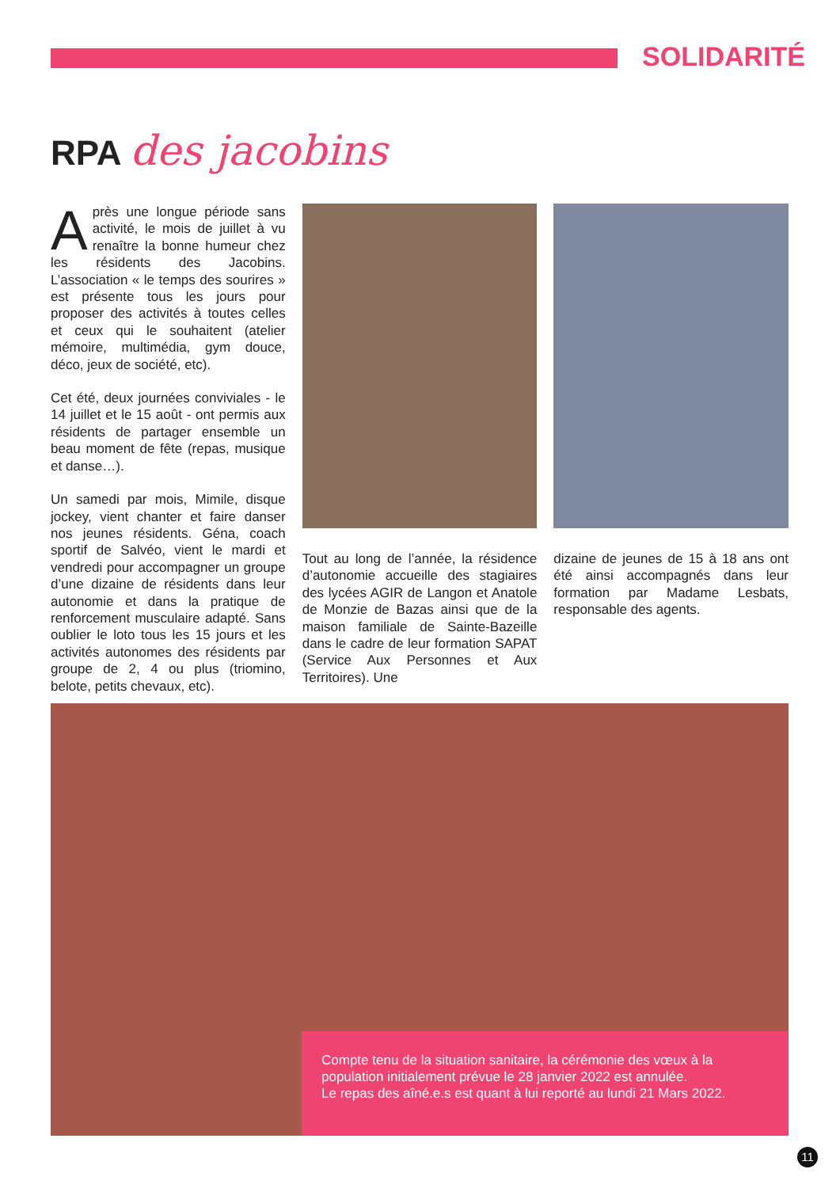SOLIDARITÉ
RPA des jacobins
Après une longue période sans activité, le mois de juillet à vu renaître la bonne humeur chez les résidents des Jacobins. L’association « le temps des sourires » est présente tous les jours pour proposer des activités à toutes celles et ceux qui le souhaitent (atelier mémoire, multimédia, gym douce, déco, jeux de société, etc).
Cet été, deux journées conviviales - le 14 juillet et le 15 août - ont permis aux résidents de partager ensemble un beau moment de fête (repas, musique et danse…).
Un samedi par mois, Mimile, disque jockey, vient chanter et faire danser nos jeunes résidents. Géna, coach sportif de Salvéo, vient le mardi et vendredi pour accompagner un groupe d’une dizaine de résidents dans leur autonomie et dans la pratique de renforcement musculaire adapté. Sans oublier le loto tous les 15 jours et les activités autonomes des résidents par groupe de 2, 4 ou plus (triomino, belote, petits chevaux, etc).
Tout au long de l’année, la résidence d’autonomie accueille des stagiaires des lycées AGIR de Langon et Anatole de Monzie de Bazas ainsi que de la maison familiale de Sainte-Bazeille dans le cadre de leur formation SAPAT (Service Aux Personnes et Aux Territoires). Une
dizaine de jeunes de 15 à 18 ans ont été ainsi accompagnés dans leur formation par Madame Lesbats, responsable des agents.
Compte tenu de la situation sanitaire, la cérémonie des vœux à la population initialement prévue le 28 janvier 2022 est annulée.
Le repas des aîné.e.s est quant à lui reporté au lundi 21 Mars 2022.
11